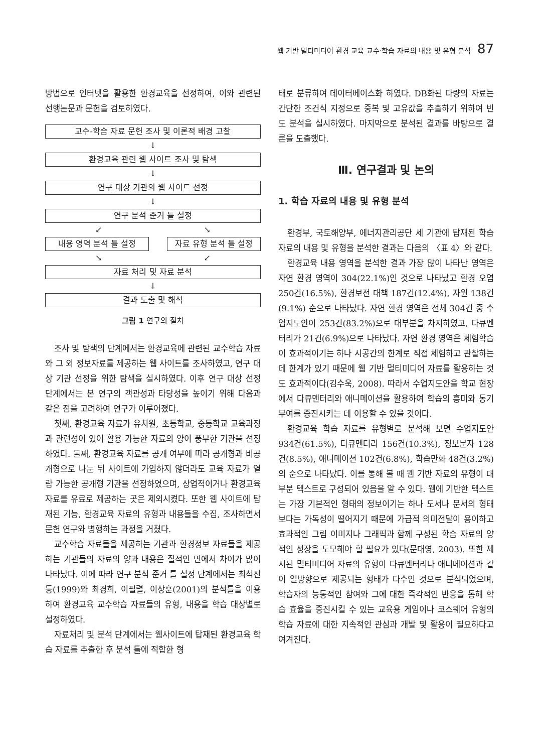웹 기반 멀티미디어 환경 교육 교수·학습 자료의 내용 및 유형 분석 87
방법으로 인터넷을 활용한 환경교육을 선정하여, 이와 관련된 선행논문과 문헌을 검토하였다.
교수-학습 자료 문헌 조사 및 이론적 배경 고찰
↓
환경교육 관련 웹 사이트 조사 및 탐색
↓
연구 대상 기관의 웹 사이트 선정
↓
연구 분석 준거 틀 설정
↙ ↘
내용 영역 분석 틀 설정 자료 유형 분석 틀 설정
↘ ↙
자료 처리 및 자료 분석
↓
결과 도출 및 해석
그림 1 연구의 절차
조사 및 탐색의 단계에서는 환경교육에 관련된 교수학습 자료와 그 외 정보자료를 제공하는 웹 사이트를 조사하였고, 연구 대상 기관 선정을 위한 탐색을 실시하였다. 이후 연구 대상 선정 단계에서는 본 연구의 객관성과 타당성을 높이기 위해 다음과 같은 점을 고려하여 연구가 이루어졌다.
첫째, 환경교육 자료가 유치원, 초등학교, 중등학교 교육과정과 관련성이 있어 활용 가능한 자료의 양이 풍부한 기관을 선정하였다. 둘째, 환경교육 자료를 공개 여부에 따라 공개형과 비공개형으로 나눈 뒤 사이트에 가입하지 않더라도 교육 자료가 열람 가능한 공개형 기관을 선정하였으며, 상업적이거나 환경교육 자료를 유료로 제공하는 곳은 제외시켰다. 또한 웹 사이트에 탑재된 기능, 환경교육 자료의 유형과 내용들을 수집, 조사하면서 문헌 연구와 병행하는 과정을 거쳤다.
교수학습 자료들을 제공하는 기관과 환경정보 자료들을 제공하는 기관들의 자료의 양과 내용은 질적인 면에서 차이가 많이 나타났다. 이에 따라 연구 분석 준거 틀 설정 단계에서는 최석진 등(1999)와 최경희, 이필렬, 이상훈(2001)의 분석틀을 이용하여 환경교육 교수학습 자료들의 유형, 내용을 학습 대상별로 설정하였다.
자료처리 및 분석 단계에서는 웹사이트에 탑재된 환경교육 학습 자료를 추출한 후 분석 틀에 적합한 형
태로 분류하여 데이터베이스화 하였다. DB화된 다량의 자료는 간단한 조건식 지정으로 중복 및 고유값을 추출하기 위하여 빈도 분석을 실시하였다. 마지막으로 분석된 결과를 바탕으로 결론을 도출했다.
Ⅲ. 연구결과 및 논의
1. 학습 자료의 내용 및 유형 분석
환경부, 국토해양부, 에너지관리공단 세 기관에 탑재된 학습 자료의 내용 및 유형을 분석한 결과는 다음의 〈표 4〉와 같다.
환경교육 내용 영역을 분석한 결과 가장 많이 나타난 영역은 자연 환경 영역이 304(22.1%)인 것으로 나타났고 환경 오염 250건(16.5%), 환경보전 대책 187건(12.4%), 자원 138건(9.1%) 순으로 나타났다. 자연 환경 영역은 전체 304건 중 수업지도안이 253건(83.2%)으로 대부분을 차지하였고, 다큐멘터리가 21건(6.9%)으로 나타났다. 자연 환경 영역은 체험학습이 효과적이기는 하나 시공간의 한계로 직접 체험하고 관찰하는 데 한계가 있기 때문에 웹 기반 멀티미디어 자료를 활용하는 것도 효과적이다(김수욱, 2008). 따라서 수업지도안을 학교 현장에서 다큐멘터리와 애니메이션을 활용하여 학습의 흥미와 동기부여를 증진시키는 데 이용할 수 있을 것이다.
환경교육 학습 자료를 유형별로 분석해 보면 수업지도안 934건(61.5%), 다큐멘터리 156건(10.3%), 정보문자 128건(8.5%), 애니메이션 102건(6.8%), 학습만화 48건(3.2%)의 순으로 나타났다. 이를 통해 볼 때 웹 기반 자료의 유형이 대부분 텍스트로 구성되어 있음을 알 수 있다. 웹에 기반한 텍스트는 가장 기본적인 형태의 정보이기는 하나 도서나 문서의 형태보다는 가독성이 떨어지기 때문에 가급적 의미전달이 용이하고 효과적인 그림 이미지나 그래픽과 함께 구성된 학습 자료의 양적인 성장을 도모해야 할 필요가 있다(문대영, 2003). 또한 제시된 멀티미디어 자료의 유형이 다큐멘터리나 애니메이션과 같이 일방향으로 제공되는 형태가 다수인 것으로 분석되었으며, 학습자의 능동적인 참여와 그에 대한 즉각적인 반응을 통해 학습 효율을 증진시킬 수 있는 교육용 게임이나 코스웨어 유형의 학습 자료에 대한 지속적인 관심과 개발 및 활용이 필요하다고 여겨진다.